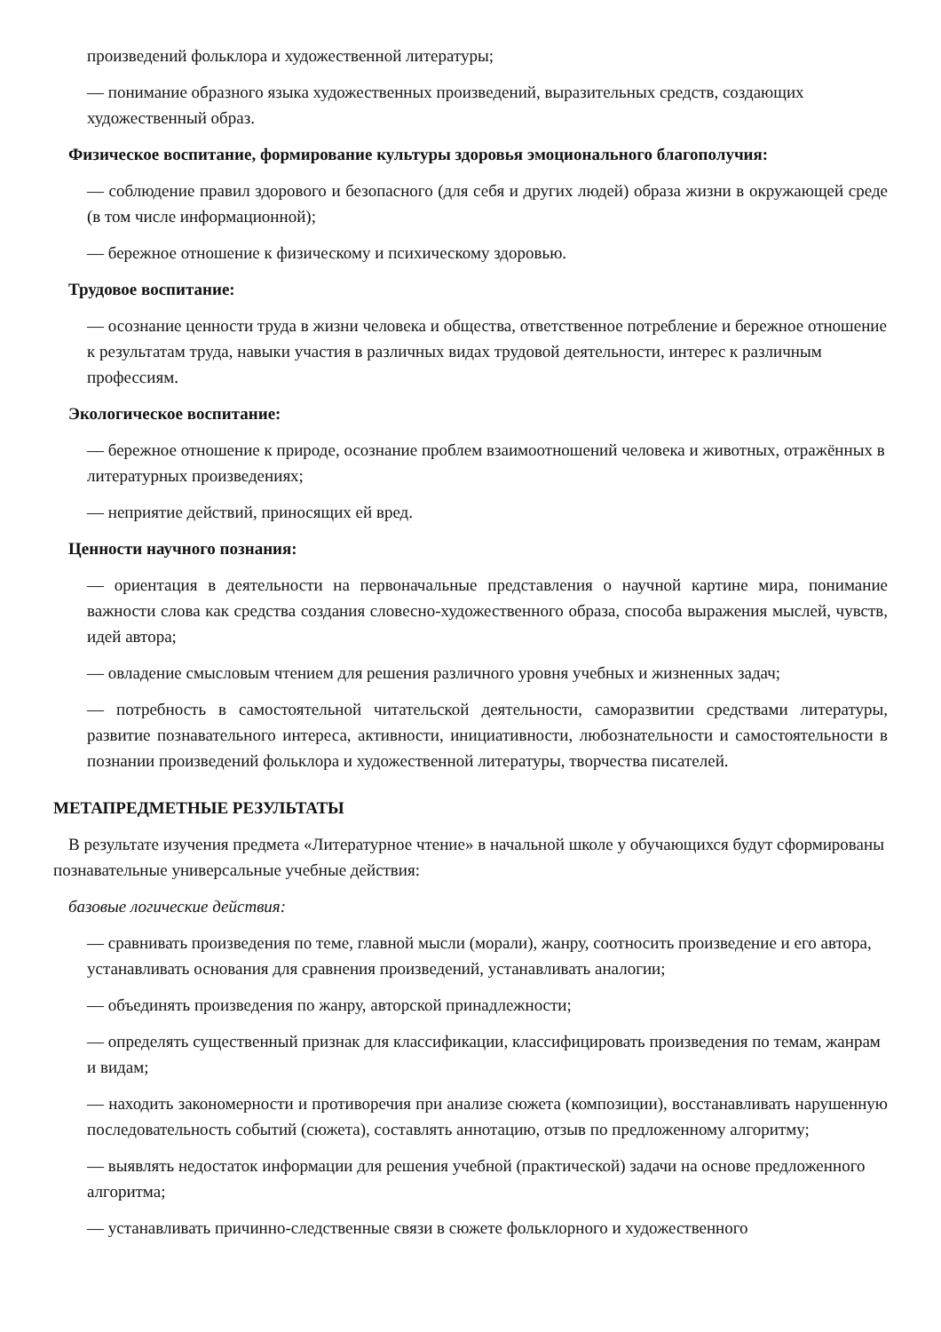произведений фольклора и художественной литературы;
— понимание образного языка художественных произведений, выразительных средств, создающих художественный образ.
Физическое воспитание, формирование культуры здоровья эмоционального благополучия:
— соблюдение правил здорового и безопасного (для себя и других людей) образа жизни в окружающей среде (в том числе информационной);
— бережное отношение к физическому и психическому здоровью.
Трудовое воспитание:
— осознание ценности труда в жизни человека и общества, ответственное потребление и бережное отношение к результатам труда, навыки участия в различных видах трудовой деятельности, интерес к различным профессиям.
Экологическое воспитание:
— бережное отношение к природе, осознание проблем взаимоотношений человека и животных, отражённых в литературных произведениях;
— неприятие действий, приносящих ей вред.
Ценности научного познания:
— ориентация в деятельности на первоначальные представления о научной картине мира, понимание важности слова как средства создания словесно-художественного образа, способа выражения мыслей, чувств, идей автора;
— овладение смысловым чтением для решения различного уровня учебных и жизненных задач;
— потребность в самостоятельной читательской деятельности, саморазвитии средствами литературы, развитие познавательного интереса, активности, инициативности, любознательности и самостоятельности в познании произведений фольклора и художественной литературы, творчества писателей.
МЕТАПРЕДМЕТНЫЕ РЕЗУЛЬТАТЫ
В результате изучения предмета «Литературное чтение» в начальной школе у обучающихся будут сформированы познавательные универсальные учебные действия:
базовые логические действия:
— сравнивать произведения по теме, главной мысли (морали), жанру, соотносить произведение и его автора, устанавливать основания для сравнения произведений, устанавливать аналогии;
— объединять произведения по жанру, авторской принадлежности;
— определять существенный признак для классификации, классифицировать произведения по темам, жанрам и видам;
— находить закономерности и противоречия при анализе сюжета (композиции), восстанавливать нарушенную последовательность событий (сюжета), составлять аннотацию, отзыв по предложенному алгоритму;
— выявлять недостаток информации для решения учебной (практической) задачи на основе предложенного алгоритма;
— устанавливать причинно-следственные связи в сюжете фольклорного и художественного